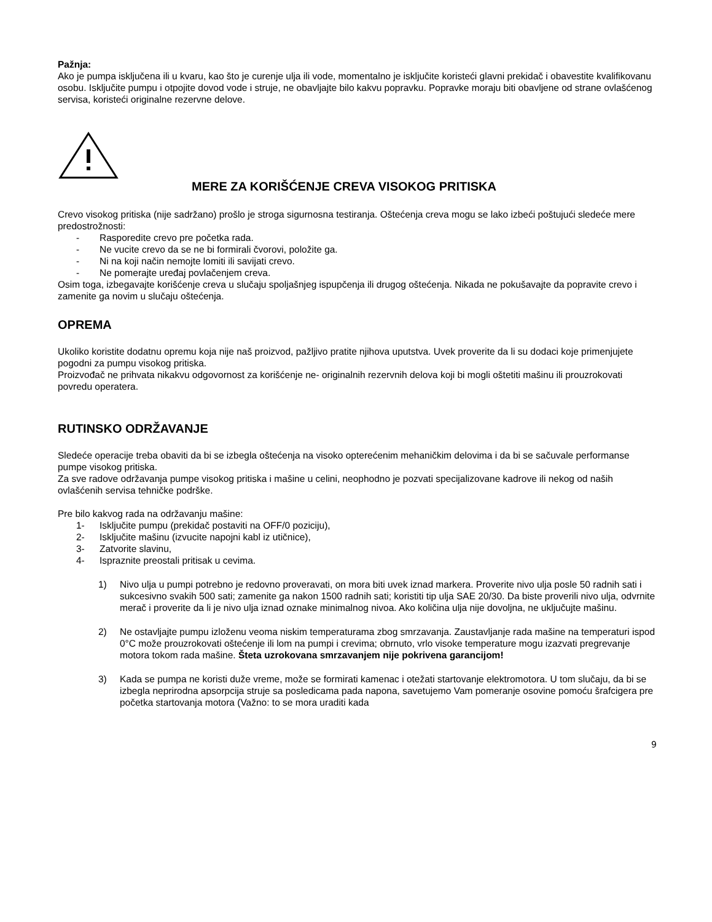Pažnja:
Ako je pumpa isključena ili u kvaru, kao što je curenje ulja ili vode, momentalno je isključite koristeći glavni prekidač i obavestite kvalifikovanu osobu. Isključite pumpu i otpojite dovod vode i struje, ne obavljajte bilo kakvu popravku. Popravke moraju biti obavljene od strane ovlašćenog servisa, koristeći originalne rezervne delove.
MERE ZA KORIŠĆENJE CREVA VISOKOG PRITISKA
Crevo visokog pritiska (nije sadržano) prošlo je stroga sigurnosna testiranja. Oštećenja creva mogu se lako izbeći poštujući sledeće mere predostrožnosti:
- Rasporedite crevo pre početka rada.
- Ne vucite crevo da se ne bi formirali čvorovi, položite ga.
- Ni na koji način nemojte lomiti ili savijati crevo.
- Ne pomerajte uređaj povlačenjem creva.
Osim toga, izbegavajte korišćenje creva u slučaju spoljašnjeg ispupčenja ili drugog oštećenja. Nikada ne pokušavajte da popravite crevo i zamenite ga novim u slučaju oštećenja.
OPREMA
Ukoliko koristite dodatnu opremu koja nije naš proizvod, pažljivo pratite njihova uputstva. Uvek proverite da li su dodaci koje primenjujete pogodni za pumpu visokog pritiska.
Proizvođač ne prihvata nikakvu odgovornost za korišćenje ne- originalnih rezervnih delova koji bi mogli oštetiti mašinu ili prouzrokovati povredu operatera.
RUTINSKO ODRŽAVANJE
Sledeće operacije treba obaviti da bi se izbegla oštećenja na visoko opterećenim mehaničkim delovima i da bi se sačuvale performanse pumpe visokog pritiska.
Za sve radove održavanja pumpe visokog pritiska i mašine u celini, neophodno je pozvati specijalizovane kadrove ili nekog od naših ovlašćenih servisa tehničke podrške.
Pre bilo kakvog rada na održavanju mašine:
1- Isključite pumpu (prekidač postaviti na OFF/0 poziciju),
2- Isključite mašinu (izvucite napojni kabl iz utičnice),
3- Zatvorite slavinu,
4- Ispraznite preostali pritisak u cevima.
1) Nivo ulja u pumpi potrebno je redovno proveravati, on mora biti uvek iznad markera. Proverite nivo ulja posle 50 radnih sati i sukcesivno svakih 500 sati; zamenite ga nakon 1500 radnih sati; koristiti tip ulja SAE 20/30. Da biste proverili nivo ulja, odvrnite merač i proverite da li je nivo ulja iznad oznake minimalnog nivoa. Ako količina ulja nije dovoljna, ne uključujte mašinu.
2) Ne ostavljajte pumpu izloženu veoma niskim temperaturama zbog smrzavanja. Zaustavljanje rada mašine na temperaturi ispod 0°C može prouzrokovati oštećenje ili lom na pumpi i crevima; obrnuto, vrlo visoke temperature mogu izazvati pregrevanje motora tokom rada mašine. Šteta uzrokovana smrzavanjem nije pokrivena garancijom!
3) Kada se pumpa ne koristi duže vreme, može se formirati kamenac i otežati startovanje elektromotora. U tom slučaju, da bi se izbegla neprirodna apsorpcija struje sa posledicama pada napona, savetujemo Vam pomeranje osovine pomoću šrafcigera pre početka startovanja motora (Važno: to se mora uraditi kada
9